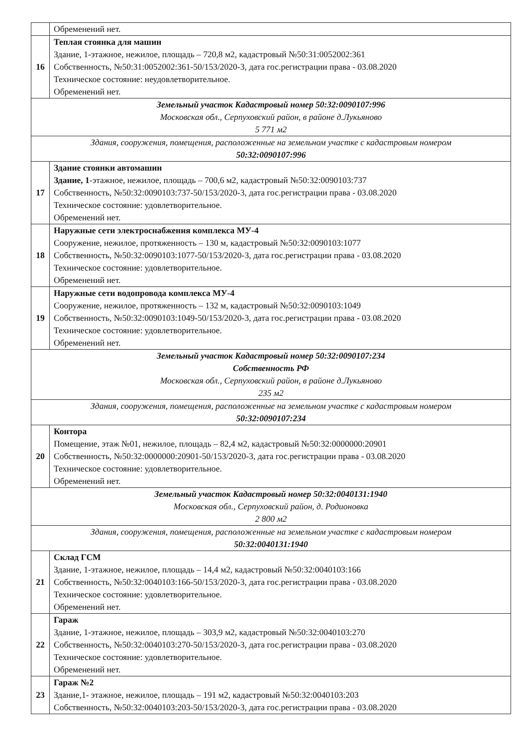| | Обременений нет. |
| 16 | Теплая стоянка для машин Здание, 1-этажное, нежилое, площадь – 720,8 м2, кадастровый №50:31:0052002:361 Собственность, №50:31:0052002:361-50/153/2020-3, дата гос.регистрации права - 03.08.2020 Техническое состояние: неудовлетворительное. Обременений нет. |
| Земельный участок Кадастровый номер 50:32:0090107:996 Московская обл., Серпуховский район, в районе д.Лукьяново 5 771 м2 | |
| Здания, сооружения, помещения, расположенные на земельном участке с кадастровым номером 50:32:0090107:996 | |
| 17 | Здание стоянки автомашин Здание, 1 -этажное, нежилое, площадь – 700,6 м2, кадастровый №50:32:0090103:737 Собственность, №50:32:0090103:737-50/153/2020-3, дата гос.регистрации права - 03.08.2020 Техническое состояние: удовлетворительное. Обременений нет. |
| 18 | Наружные сети электроснабжения комплекса МУ-4 Сооружение, нежилое, протяженность – 130 м, кадастровый №50:32:0090103:1077 Собственность, №50:32:0090103:1077-50/153/2020-3, дата гос.регистрации права - 03.08.2020 Техническое состояние: удовлетворительное. Обременений нет. |
| 19 | Наружные сети водопровода комплекса МУ-4 Сооружение, нежилое, протяженность – 132 м, кадастровый №50:32:0090103:1049 Собственность, №50:32:0090103:1049-50/153/2020-3, дата гос.регистрации права - 03.08.2020 Техническое состояние: удовлетворительное. Обременений нет. |
| Земельный участок Кадастровый номер 50:32:0090107:234 Собственность РФ Московская обл., Серпуховский район, в районе д.Лукьяново 235 м2 | |
| Здания, сооружения, помещения, расположенные на земельном участке с кадастровым номером 50:32:0090107:234 | |
| 20 | Контора Помещение, этаж №01, нежилое, площадь – 82,4 м2, кадастровый №50:32:0000000:20901 Собственность, №50:32:0000000:20901-50/153/2020-3, дата гос.регистрации права - 03.08.2020 Техническое состояние: удовлетворительное. Обременений нет. |
| Земельный участок Кадастровый номер 50:32:0040131:1940 Московская обл., Серпуховский район, д. Родионовка 2 800 м2 | |
| Здания, сооружения, помещения, расположенные на земельном участке с кадастровым номером 50:32:0040131:1940 | |
| 21 | Склад ГСМ Здание, 1-этажное, нежилое, площадь – 14,4 м2, кадастровый №50:32:0040103:166 Собственность, №50:32:0040103:166-50/153/2020-3, дата гос.регистрации права - 03.08.2020 Техническое состояние: удовлетворительное. Обременений нет. |
| 22 | Гараж Здание, 1-этажное, нежилое, площадь – 303,9 м2, кадастровый №50:32:0040103:270 Собственность, №50:32:0040103:270-50/153/2020-3, дата гос.регистрации права - 03.08.2020 Техническое состояние: удовлетворительное. Обременений нет. |
| 23 | Гараж №2 Здание,1- этажное, нежилое, площадь – 191 м2, кадастровый №50:32:0040103:203 Собственность, №50:32:0040103:203-50/153/2020-3, дата гос.регистрации права - 03.08.2020 |